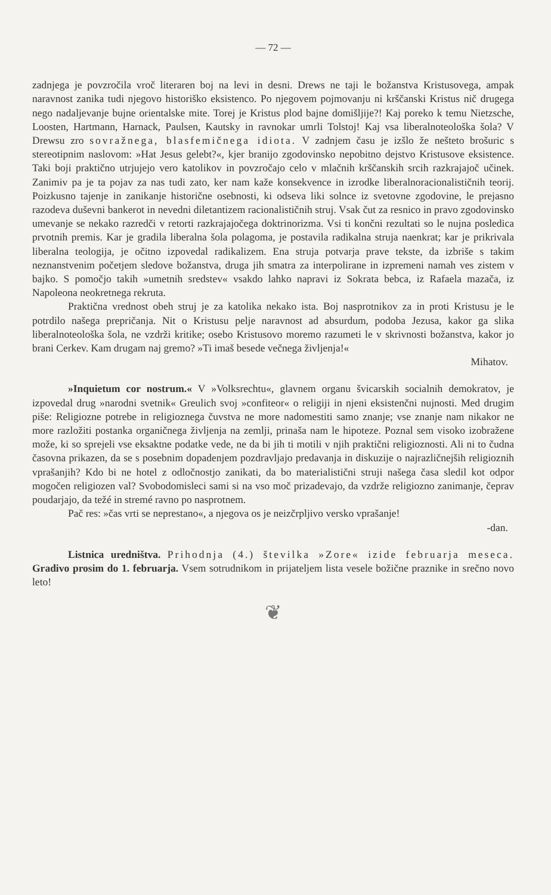— 72 —
zadnjega je povzročila vroč literaren boj na levi in desni. Drews ne taji le božanstva Kristusovega, ampak naravnost zanika tudi njegovo historiško eksistenco. Po njegovem pojmovanju ni krščanski Kristus nič drugega nego nadaljevanje bujne orientalske mite. Torej je Kristus plod bajne domišljije?! Kaj poreko k temu Nietzsche, Loosten, Hartmann, Harnack, Paulsen, Kautsky in ravnokar umrli Tolstoj! Kaj vsa liberalnoteološka šola? V Drewsu zro sovražnega, blasfemičnega idiota. V zadnjem času je izšlo že nešteto brošuric s stereotipnim naslovom: »Hat Jesus gelebt?«, kjer branijo zgodovinsko nepobitno dejstvo Kristusove eksistence. Taki boji praktično utrjujejo vero katolikov in povzročajo celo v mlačnih krščanskih srcih razkrajajoč učinek. Zanimiv pa je ta pojav za nas tudi zato, ker nam kaže konsekvence in izrodke liberalnoracionalističnih teorij. Poizkusno tajenje in zanikanje historične osebnosti, ki odseva liki solnce iz svetovne zgodovine, le prejasno razodeva duševni bankerot in nevedni diletantizem racionalističnih struj. Vsak čut za resnico in pravo zgodovinsko umevanje se nekako razredči v retorti razkrajajočega doktrinorizma. Vsi ti končni rezultati so le nujna posledica prvotnih premis. Kar je gradila liberalna šola polagoma, je postavila radikalna struja naenkrat; kar je prikrivala liberalna teologija, je očitno izpovedal radikalizem. Ena struja potvarja prave tekste, da izbriše s takim neznanstvenim početjem sledove božanstva, druga jih smatra za interpolirane in izpremeni namah ves zistem v bajko. S pomočjo takih »umetnih sredstev« vsakdo lahko napravi iz Sokrata bebca, iz Rafaela mazača, iz Napoleona neokretnega rekruta.
Praktična vrednost obeh struj je za katolika nekako ista. Boj nasprotnikov za in proti Kristusu je le potrdilo našega prepričanja. Nit o Kristusu pelje naravnost ad absurdum, podoba Jezusa, kakor ga slika liberalnoteološka šola, ne vzdrži kritike; osebo Kristusovo moremo razumeti le v skrivnosti božanstva, kakor jo brani Cerkev. Kam drugam naj gremo? »Ti imaš besede večnega življenja!«
Mihatov.
»Inquietum cor nostrum.« V »Volksrechtu«, glavnem organu švicarskih socialnih demokratov, je izpovedal drug »narodni svetnik« Greulich svoj »confiteor« o religiji in njeni eksistenčni nujnosti. Med drugim piše: Religiozne potrebe in religioznega čuvstva ne more nadomestiti samo znanje; vse znanje nam nikakor ne more razložiti postanka organičnega življenja na zemlji, prinaša nam le hipoteze. Poznal sem visoko izobražene može, ki so sprejeli vse eksaktne podatke vede, ne da bi jih ti motili v njih praktični religioznosti. Ali ni to čudna časovna prikazen, da se s posebnim dopadenjem pozdravljajo predavanja in diskuzije o najrazličnejših religioznih vprašanjih? Kdo bi ne hotel z odločnostjo zanikati, da bo materialistični struji našega časa sledil kot odpor mogočen religiozen val? Svobodomisleci sami si na vso moč prizadevajo, da vzdrže religiozno zanimanje, čeprav poudarjajo, da težé in stremé ravno po nasprotnem.
Pač res: »čas vrti se neprestano«, a njegova os je neizčrpljivo versko vprašanje!
-dan.
Listnica uredništva. Prihodnja (4.) številka »Zore« izide februarja meseca. Gradivo prosim do 1. februarja. Vsem sotrudnikom in prijateljem lista vesele božične praznike in srečno novo leto!
❦